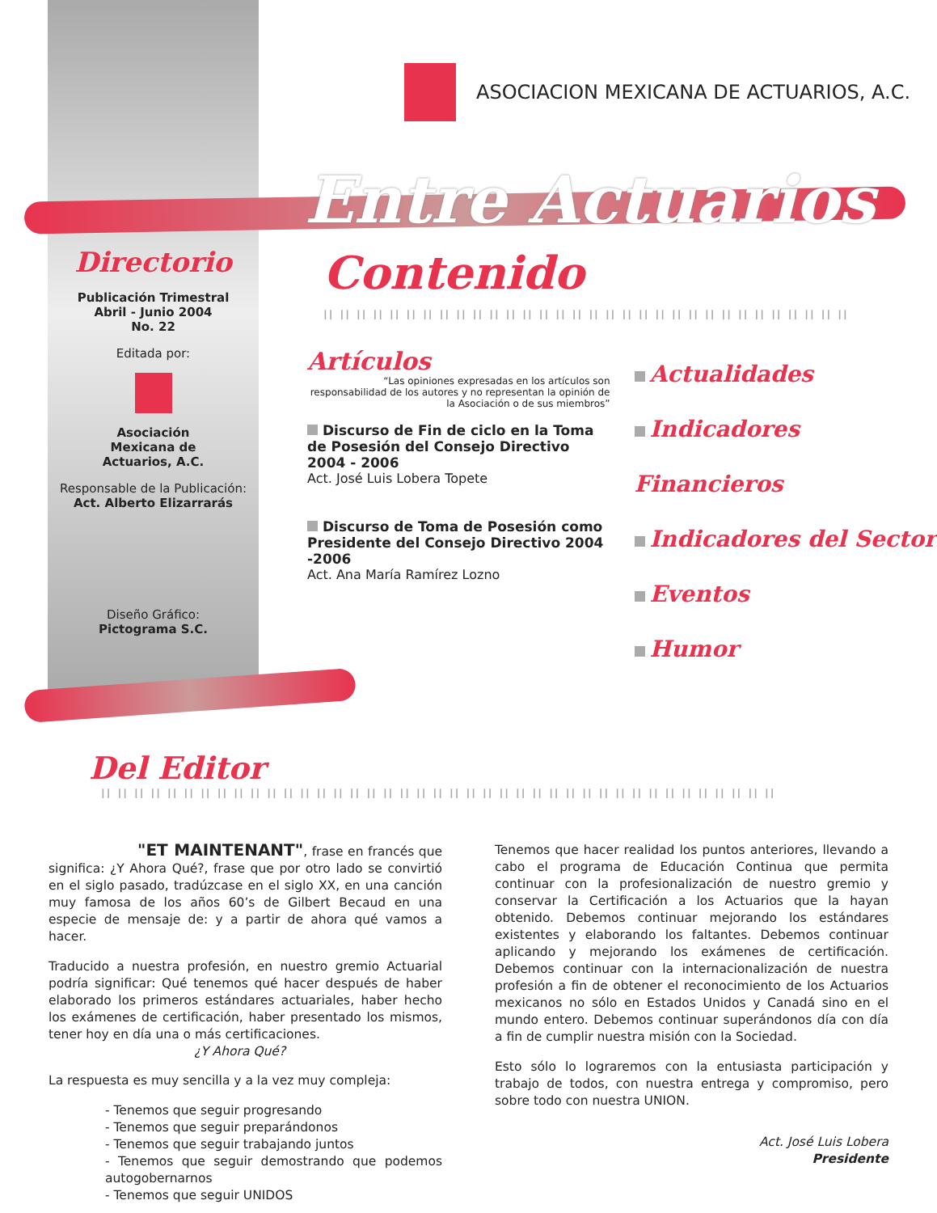ASOCIACION MEXICANA DE ACTUARIOS, A.C.
Entre Actuarios
Directorio
Publicación Trimestral
Abril - Junio 2004
No. 22
Editada por:
Asociación
Mexicana de
Actuarios, A.C.
Responsable de la Publicación:
Act. Alberto Elizarrarás
Diseño Gráfico:
Pictograma S.C.
Contenido
II II II II II II II II II II II II II II II II II II II II II II II II II II II II II II II II
Artículos
“Las opiniones expresadas en los artículos son responsabilidad de los autores y no representan la opinión de la Asociación o de sus miembros”
Discurso de Fin de ciclo en la Toma de Posesión del Consejo Directivo 2004 - 2006
Act. José Luis Lobera Topete
Discurso de Toma de Posesión como Presidente del Consejo Directivo 2004 -2006
Act. Ana María Ramírez Lozno
Actualidades
Indicadores Financieros
Indicadores del Sector
Eventos
Humor
Del Editor
II II II II II II II II II II II II II II II II II II II II II II II II II II II II II II II II II II II II II II II II II
"ET MAINTENANT", frase en francés que significa: ¿Y Ahora Qué?, frase que por otro lado se convirtió en el siglo pasado, tradúzcase en el siglo XX, en una canción muy famosa de los años 60’s de Gilbert Becaud en una especie de mensaje de: y a partir de ahora qué vamos a hacer.
Traducido a nuestra profesión, en nuestro gremio Actuarial podría significar: Qué tenemos qué hacer después de haber elaborado los primeros estándares actuariales, haber hecho los exámenes de certificación, haber presentado los mismos, tener hoy en día una o más certificaciones.
¿Y Ahora Qué?
La respuesta es muy sencilla y a la vez muy compleja:
- Tenemos que seguir progresando
- Tenemos que seguir preparándonos
- Tenemos que seguir trabajando juntos
- Tenemos que seguir demostrando que podemos autogobernarnos
- Tenemos que seguir UNIDOS
Tenemos que hacer realidad los puntos anteriores, llevando a cabo el programa de Educación Continua que permita continuar con la profesionalización de nuestro gremio y conservar la Certificación a los Actuarios que la hayan obtenido. Debemos continuar mejorando los estándares existentes y elaborando los faltantes. Debemos continuar aplicando y mejorando los exámenes de certificación. Debemos continuar con la internacionalización de nuestra profesión a fin de obtener el reconocimiento de los Actuarios mexicanos no sólo en Estados Unidos y Canadá sino en el mundo entero. Debemos continuar superándonos día con día a fin de cumplir nuestra misión con la Sociedad.
Esto sólo lo lograremos con la entusiasta participación y trabajo de todos, con nuestra entrega y compromiso, pero sobre todo con nuestra UNION.
Act. José Luis Lobera
Presidente